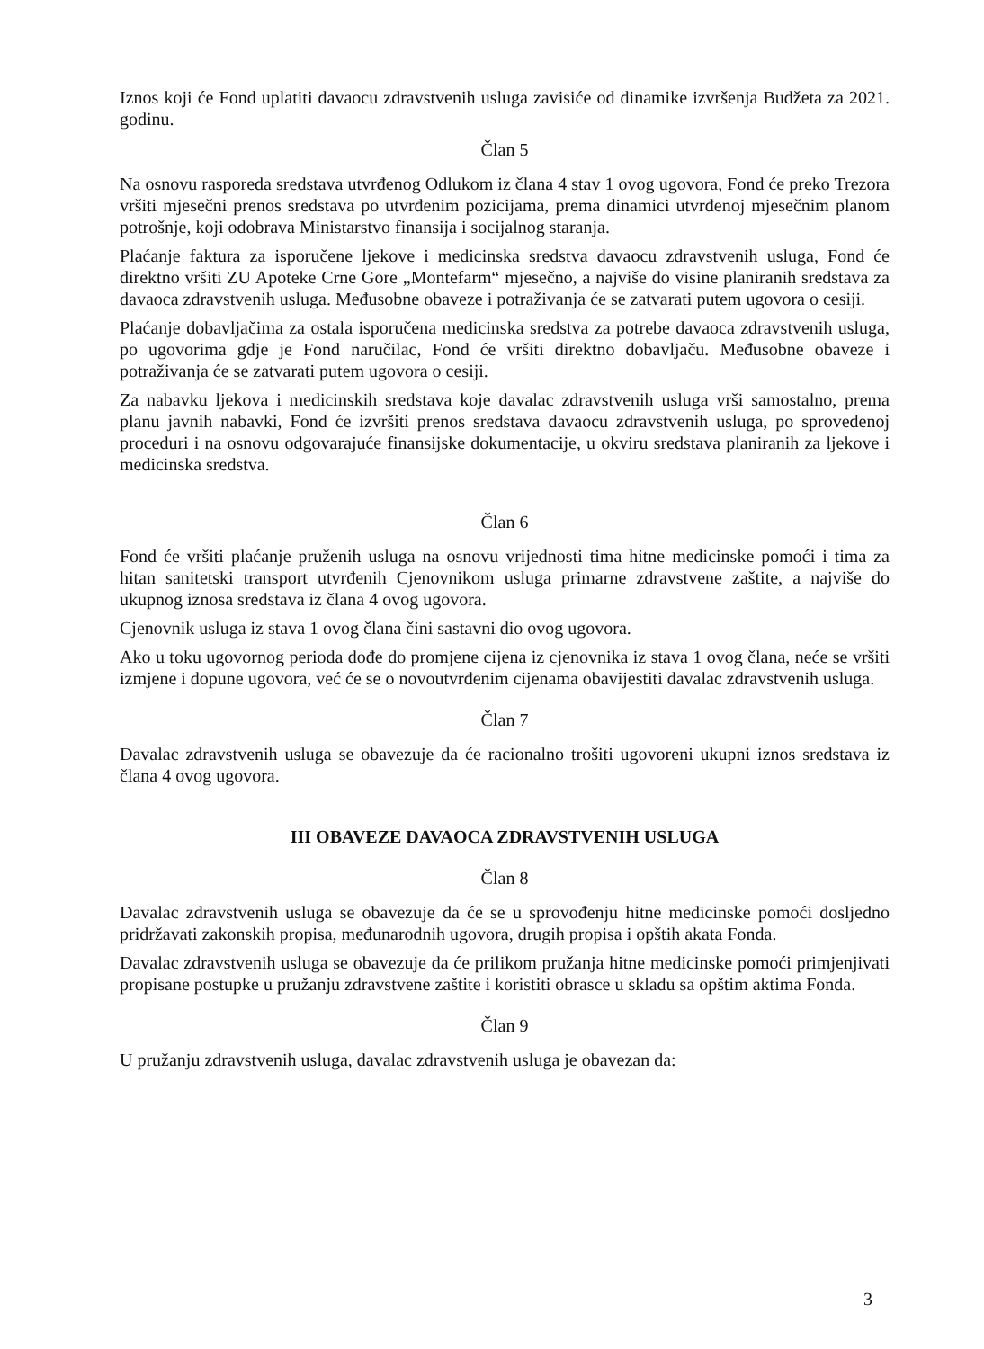Iznos koji će Fond uplatiti davaocu zdravstvenih usluga zavisiće od dinamike izvršenja Budžeta za 2021. godinu.
Član 5
Na osnovu rasporeda sredstava utvrđenog Odlukom iz člana 4 stav 1 ovog ugovora, Fond će preko Trezora vršiti mjesečni prenos sredstava po utvrđenim pozicijama, prema dinamici utvrđenoj mjesečnim planom potrošnje, koji odobrava Ministarstvo finansija i socijalnog staranja.
Plaćanje faktura za isporučene ljekove i medicinska sredstva davaocu zdravstvenih usluga, Fond će direktno vršiti ZU Apoteke Crne Gore „Montefarm“ mjesečno, a najviše do visine planiranih sredstava za davaoca zdravstvenih usluga. Međusobne obaveze i potraživanja će se zatvarati putem ugovora o cesiji.
Plaćanje dobavljačima za ostala isporučena medicinska sredstva za potrebe davaoca zdravstvenih usluga, po ugovorima gdje je Fond naručilac, Fond će vršiti direktno dobavljaču. Međusobne obaveze i potraživanja će se zatvarati putem ugovora o cesiji.
Za nabavku ljekova i medicinskih sredstava koje davalac zdravstvenih usluga vrši samostalno, prema planu javnih nabavki, Fond će izvršiti prenos sredstava davaocu zdravstvenih usluga, po sprovedenoj proceduri i na osnovu odgovarajuće finansijske dokumentacije, u okviru sredstava planiranih za ljekove i medicinska sredstva.
Član 6
Fond će vršiti plaćanje pruženih usluga na osnovu vrijednosti tima hitne medicinske pomoći i tima za hitan sanitetski transport utvrđenih Cjenovnikom usluga primarne zdravstvene zaštite, a najviše do ukupnog iznosa sredstava iz člana 4 ovog ugovora.
Cjenovnik usluga iz stava 1 ovog člana čini sastavni dio ovog ugovora.
Ako u toku ugovornog perioda dođe do promjene cijena iz cjenovnika iz stava 1 ovog člana, neće se vršiti izmjene i dopune ugovora, već će se o novoutvrđenim cijenama obavijestiti davalac zdravstvenih usluga.
Član 7
Davalac zdravstvenih usluga se obavezuje da će racionalno trošiti ugovoreni ukupni iznos sredstava iz člana 4 ovog ugovora.
III OBAVEZE DAVAOCA ZDRAVSTVENIH USLUGA
Član 8
Davalac zdravstvenih usluga se obavezuje da će se u sprovođenju hitne medicinske pomoći dosljedno pridržavati zakonskih propisa, međunarodnih ugovora, drugih propisa i opštih akata Fonda.
Davalac zdravstvenih usluga se obavezuje da će prilikom pružanja hitne medicinske pomoći primjenjivati propisane postupke u pružanju zdravstvene zaštite i koristiti obrasce u skladu sa opštim aktima Fonda.
Član 9
U pružanju zdravstvenih usluga, davalac zdravstvenih usluga je obavezan da:
3